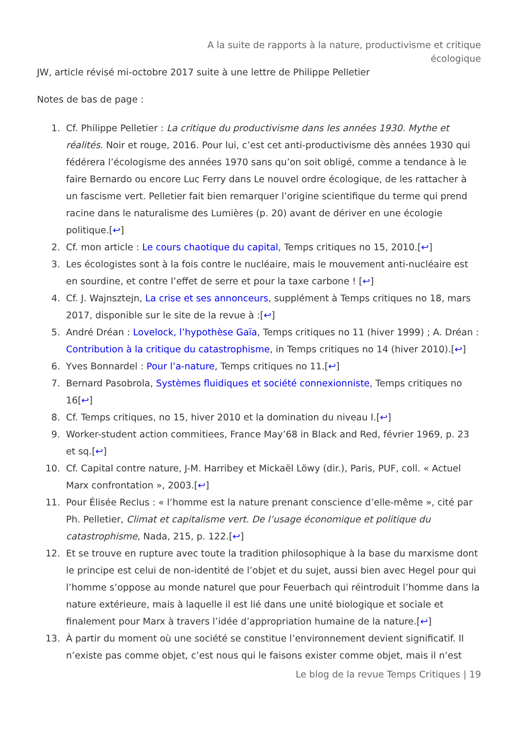A la suite de rapports à la nature, productivisme et critique
écologique
JW, article révisé mi-octobre 2017 suite à une lettre de Philippe Pelletier
Notes de bas de page :
1. Cf. Philippe Pelletier : La critique du productivisme dans les années 1930. Mythe et réalités. Noir et rouge, 2016. Pour lui, c’est cet anti-productivisme dès années 1930 qui fédérera l’écologisme des années 1970 sans qu’on soit obligé, comme a tendance à le faire Bernardo ou encore Luc Ferry dans Le nouvel ordre écologique, de les rattacher à un fascisme vert. Pelletier fait bien remarquer l’origine scientifique du terme qui prend racine dans le naturalisme des Lumières (p. 20) avant de dériver en une écologie politique.[↩]
2. Cf. mon article : Le cours chaotique du capital, Temps critiques no 15, 2010.[↩]
3. Les écologistes sont à la fois contre le nucléaire, mais le mouvement anti-nucléaire est en sourdine, et contre l’effet de serre et pour la taxe carbone ! [↩]
4. Cf. J. Wajnsztejn, La crise et ses annonceurs, supplément à Temps critiques no 18, mars 2017, disponible sur le site de la revue à :[↩]
5. André Dréan : Lovelock, l’hypothèse Gaïa, Temps critiques no 11 (hiver 1999) ; A. Dréan : Contribution à la critique du catastrophisme, in Temps critiques no 14 (hiver 2010).[↩]
6. Yves Bonnardel : Pour l’a-nature, Temps critiques no 11.[↩]
7. Bernard Pasobrola, Systèmes fluidiques et société connexionniste, Temps critiques no 16[↩]
8. Cf. Temps critiques, no 15, hiver 2010 et la domination du niveau I.[↩]
9. Worker-student action commitiees, France May’68 in Black and Red, février 1969, p. 23 et sq.[↩]
10. Cf. Capital contre nature, J-M. Harribey et Mickaël Löwy (dir.), Paris, PUF, coll. « Actuel Marx confrontation », 2003.[↩]
11. Pour Élisée Reclus : « l’homme est la nature prenant conscience d’elle-même », cité par Ph. Pelletier, Climat et capitalisme vert. De l’usage économique et politique du catastrophisme, Nada, 215, p. 122.[↩]
12. Et se trouve en rupture avec toute la tradition philosophique à la base du marxisme dont le principe est celui de non-identité de l’objet et du sujet, aussi bien avec Hegel pour qui l’homme s’oppose au monde naturel que pour Feuerbach qui réintroduit l’homme dans la nature extérieure, mais à laquelle il est lié dans une unité biologique et sociale et finalement pour Marx à travers l’idée d’appropriation humaine de la nature.[↩]
13. À partir du moment où une société se constitue l’environnement devient significatif. Il n’existe pas comme objet, c’est nous qui le faisons exister comme objet, mais il n’est
Le blog de la revue Temps Critiques | 19